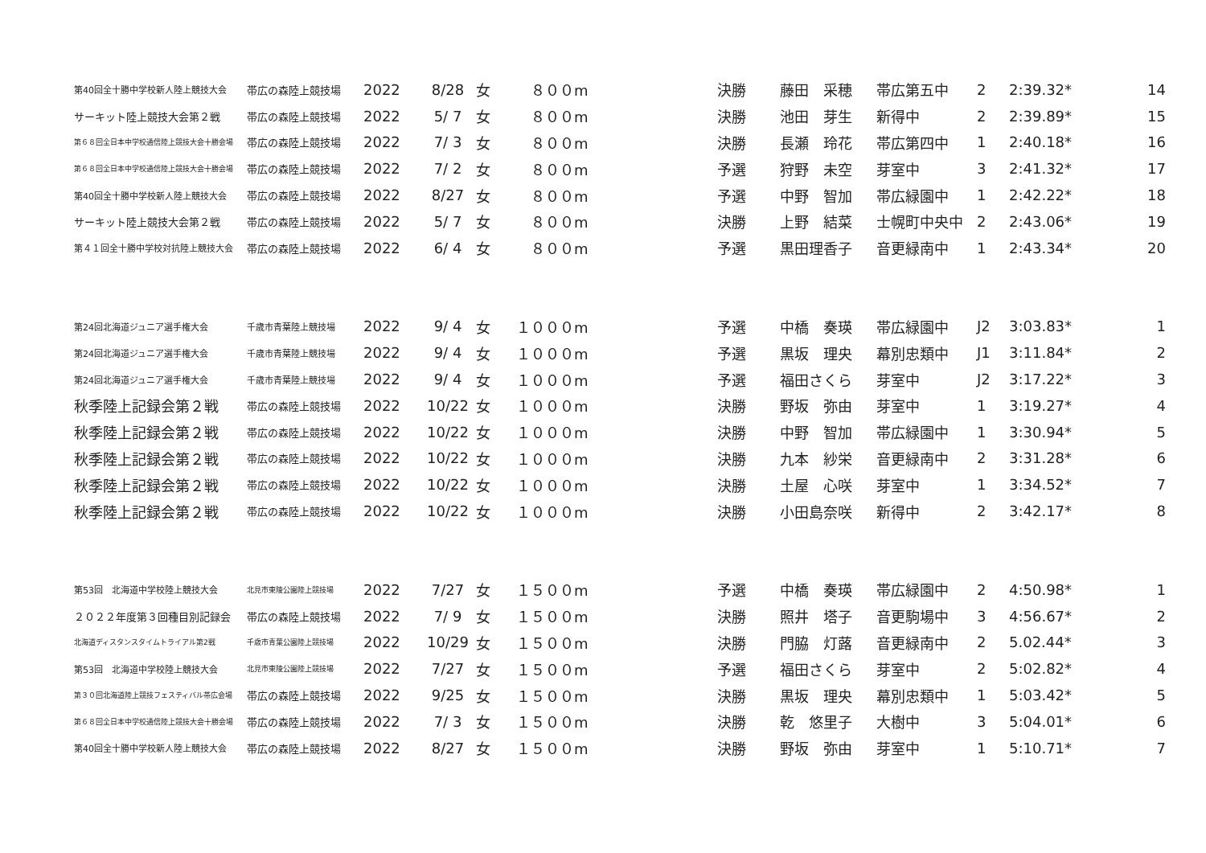| 第40回全十勝中学校新人陸上競技大会 | 帯広の森陸上競技場 | 2022 | 8/28 | 女 | ８００m | 決勝 | 藤田 采穂 | 帯広第五中 | 2 | 2:39.32* | 14 |
| サーキット陸上競技大会第２戦 | 帯広の森陸上競技場 | 2022 | 5/ 7 | 女 | ８００m | 決勝 | 池田 芽生 | 新得中 | 2 | 2:39.89* | 15 |
| 第６８回全日本中学校通信陸上競技大会十勝会場 | 帯広の森陸上競技場 | 2022 | 7/ 3 | 女 | ８００m | 決勝 | 長瀬 玲花 | 帯広第四中 | 1 | 2:40.18* | 16 |
| 第６８回全日本中学校通信陸上競技大会十勝会場 | 帯広の森陸上競技場 | 2022 | 7/ 2 | 女 | ８００m | 予選 | 狩野 未空 | 芽室中 | 3 | 2:41.32* | 17 |
| 第40回全十勝中学校新人陸上競技大会 | 帯広の森陸上競技場 | 2022 | 8/27 | 女 | ８００m | 予選 | 中野 智加 | 帯広緑園中 | 1 | 2:42.22* | 18 |
| サーキット陸上競技大会第２戦 | 帯広の森陸上競技場 | 2022 | 5/ 7 | 女 | ８００m | 決勝 | 上野 結菜 | 士幌町中央中 | 2 | 2:43.06* | 19 |
| 第４１回全十勝中学校対抗陸上競技大会 | 帯広の森陸上競技場 | 2022 | 6/ 4 | 女 | ８００m | 予選 | 黒田理香子 | 音更緑南中 | 1 | 2:43.34* | 20 |
| 第24回北海道ジュニア選手権大会 | 千歳市青葉陸上競技場 | 2022 | 9/ 4 | 女 | １０００m | 予選 | 中橋 奏瑛 | 帯広緑園中 | J2 | 3:03.83* | 1 |
| 第24回北海道ジュニア選手権大会 | 千歳市青葉陸上競技場 | 2022 | 9/ 4 | 女 | １０００m | 予選 | 黒坂 理央 | 幕別忠類中 | J1 | 3:11.84* | 2 |
| 第24回北海道ジュニア選手権大会 | 千歳市青葉陸上競技場 | 2022 | 9/ 4 | 女 | １０００m | 予選 | 福田さくら | 芽室中 | J2 | 3:17.22* | 3 |
| 秋季陸上記録会第２戦 | 帯広の森陸上競技場 | 2022 | 10/22 | 女 | １０００m | 決勝 | 野坂 弥由 | 芽室中 | 1 | 3:19.27* | 4 |
| 秋季陸上記録会第２戦 | 帯広の森陸上競技場 | 2022 | 10/22 | 女 | １０００m | 決勝 | 中野 智加 | 帯広緑園中 | 1 | 3:30.94* | 5 |
| 秋季陸上記録会第２戦 | 帯広の森陸上競技場 | 2022 | 10/22 | 女 | １０００m | 決勝 | 九本 紗栄 | 音更緑南中 | 2 | 3:31.28* | 6 |
| 秋季陸上記録会第２戦 | 帯広の森陸上競技場 | 2022 | 10/22 | 女 | １０００m | 決勝 | 土屋 心咲 | 芽室中 | 1 | 3:34.52* | 7 |
| 秋季陸上記録会第２戦 | 帯広の森陸上競技場 | 2022 | 10/22 | 女 | １０００m | 決勝 | 小田島奈咲 | 新得中 | 2 | 3:42.17* | 8 |
| 第53回 北海道中学校陸上競技大会 | 北見市東陵公園陸上競技場 | 2022 | 7/27 | 女 | １５００m | 予選 | 中橋 奏瑛 | 帯広緑園中 | 2 | 4:50.98* | 1 |
| ２０２２年度第３回種目別記録会 | 帯広の森陸上競技場 | 2022 | 7/ 9 | 女 | １５００m | 決勝 | 照井 塔子 | 音更駒場中 | 3 | 4:56.67* | 2 |
| 北海道ディスタンスタイムトライアル第2戦 | 千歳市青葉公園陸上競技場 | 2022 | 10/29 | 女 | １５００m | 決勝 | 門脇 灯蕗 | 音更緑南中 | 2 | 5.02.44* | 3 |
| 第53回 北海道中学校陸上競技大会 | 北見市東陵公園陸上競技場 | 2022 | 7/27 | 女 | １５００m | 予選 | 福田さくら | 芽室中 | 2 | 5:02.82* | 4 |
| 第３０回北海道陸上競技フェスティバル帯広会場 | 帯広の森陸上競技場 | 2022 | 9/25 | 女 | １５００m | 決勝 | 黒坂 理央 | 幕別忠類中 | 1 | 5:03.42* | 5 |
| 第６８回全日本中学校通信陸上競技大会十勝会場 | 帯広の森陸上競技場 | 2022 | 7/ 3 | 女 | １５００m | 決勝 | 乾 悠里子 | 大樹中 | 3 | 5:04.01* | 6 |
| 第40回全十勝中学校新人陸上競技大会 | 帯広の森陸上競技場 | 2022 | 8/27 | 女 | １５００m | 決勝 | 野坂 弥由 | 芽室中 | 1 | 5:10.71* | 7 |